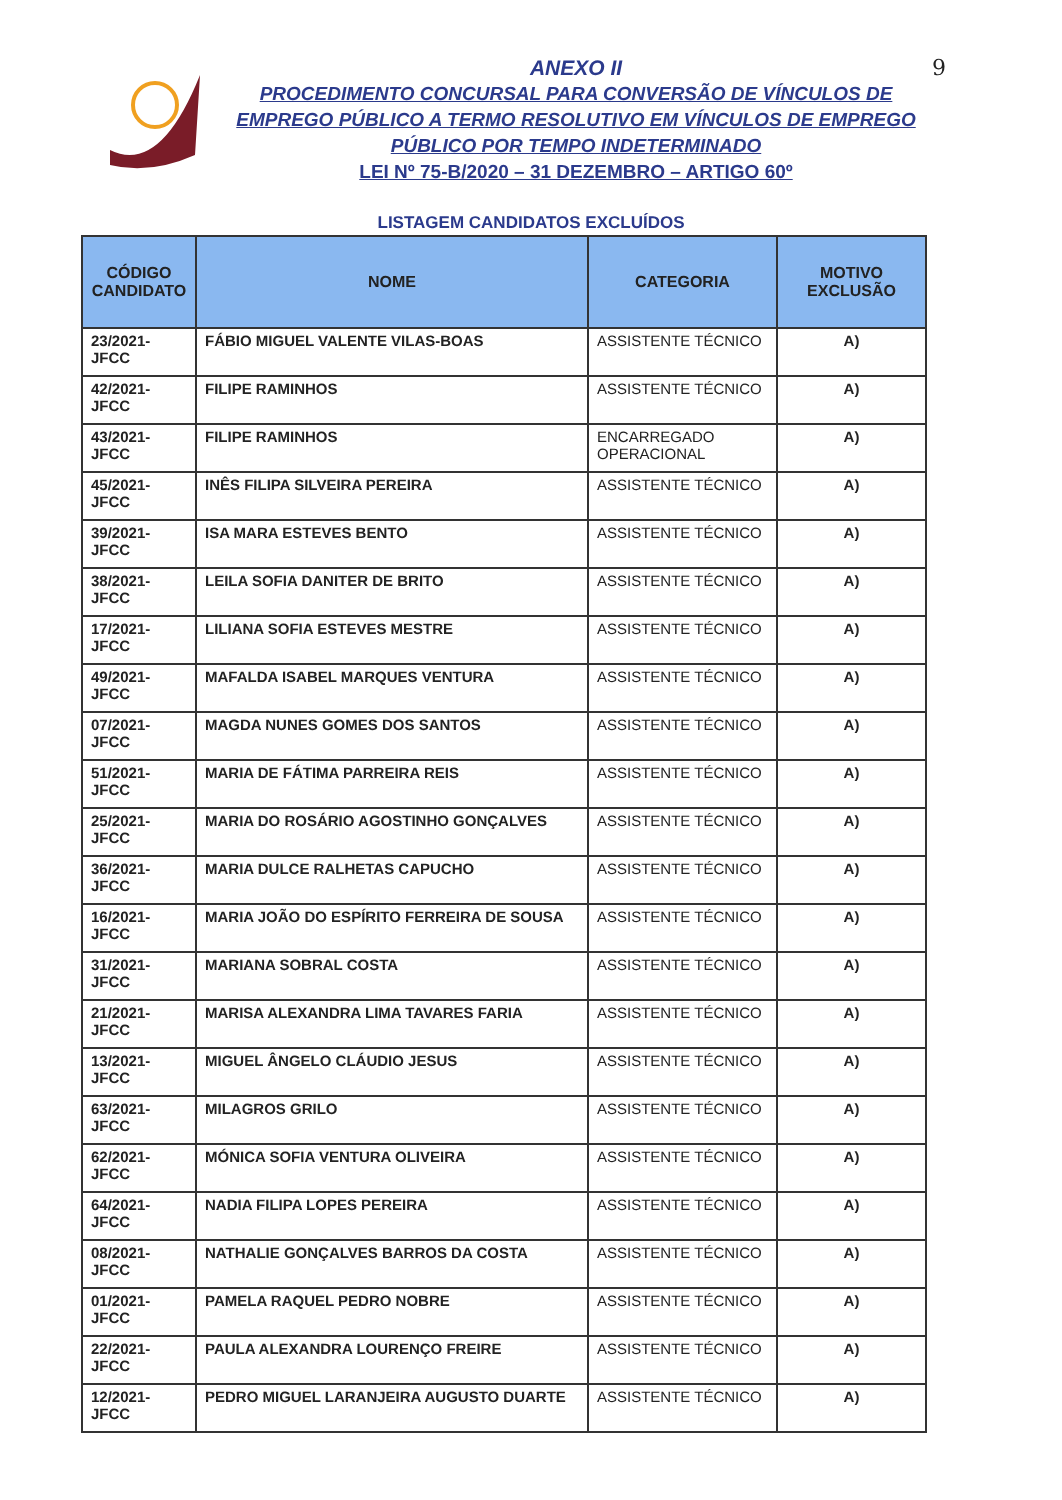ANEXO II
PROCEDIMENTO CONCURSAL PARA CONVERSÃO DE VÍNCULOS DE EMPREGO PÚBLICO A TERMO RESOLUTIVO EM VÍNCULOS DE EMPREGO PÚBLICO POR TEMPO INDETERMINADO
LEI Nº 75-B/2020 – 31 DEZEMBRO – ARTIGO 60º
9
LISTAGEM CANDIDATOS EXCLUÍDOS
| CÓDIGO CANDIDATO | NOME | CATEGORIA | MOTIVO EXCLUSÃO |
| --- | --- | --- | --- |
| 23/2021-JFCC | FÁBIO MIGUEL VALENTE VILAS-BOAS | ASSISTENTE TÉCNICO | A) |
| 42/2021-JFCC | FILIPE RAMINHOS | ASSISTENTE TÉCNICO | A) |
| 43/2021-JFCC | FILIPE RAMINHOS | ENCARREGADO OPERACIONAL | A) |
| 45/2021-JFCC | INÊS FILIPA SILVEIRA PEREIRA | ASSISTENTE TÉCNICO | A) |
| 39/2021-JFCC | ISA MARA ESTEVES BENTO | ASSISTENTE TÉCNICO | A) |
| 38/2021-JFCC | LEILA SOFIA DANITER DE BRITO | ASSISTENTE TÉCNICO | A) |
| 17/2021-JFCC | LILIANA SOFIA ESTEVES MESTRE | ASSISTENTE TÉCNICO | A) |
| 49/2021-JFCC | MAFALDA ISABEL MARQUES VENTURA | ASSISTENTE TÉCNICO | A) |
| 07/2021-JFCC | MAGDA NUNES GOMES DOS SANTOS | ASSISTENTE TÉCNICO | A) |
| 51/2021-JFCC | MARIA DE FÁTIMA PARREIRA REIS | ASSISTENTE TÉCNICO | A) |
| 25/2021-JFCC | MARIA DO ROSÁRIO AGOSTINHO GONÇALVES | ASSISTENTE TÉCNICO | A) |
| 36/2021-JFCC | MARIA DULCE RALHETAS CAPUCHO | ASSISTENTE TÉCNICO | A) |
| 16/2021-JFCC | MARIA JOÃO DO ESPÍRITO FERREIRA DE SOUSA | ASSISTENTE TÉCNICO | A) |
| 31/2021-JFCC | MARIANA SOBRAL COSTA | ASSISTENTE TÉCNICO | A) |
| 21/2021-JFCC | MARISA ALEXANDRA LIMA TAVARES FARIA | ASSISTENTE TÉCNICO | A) |
| 13/2021-JFCC | MIGUEL ÂNGELO CLÁUDIO JESUS | ASSISTENTE TÉCNICO | A) |
| 63/2021-JFCC | MILAGROS GRILO | ASSISTENTE TÉCNICO | A) |
| 62/2021-JFCC | MÓNICA SOFIA VENTURA OLIVEIRA | ASSISTENTE TÉCNICO | A) |
| 64/2021-JFCC | NADIA FILIPA LOPES PEREIRA | ASSISTENTE TÉCNICO | A) |
| 08/2021-JFCC | NATHALIE GONÇALVES BARROS DA COSTA | ASSISTENTE TÉCNICO | A) |
| 01/2021-JFCC | PAMELA RAQUEL PEDRO NOBRE | ASSISTENTE TÉCNICO | A) |
| 22/2021-JFCC | PAULA ALEXANDRA LOURENÇO FREIRE | ASSISTENTE TÉCNICO | A) |
| 12/2021-JFCC | PEDRO MIGUEL LARANJEIRA AUGUSTO DUARTE | ASSISTENTE TÉCNICO | A) |